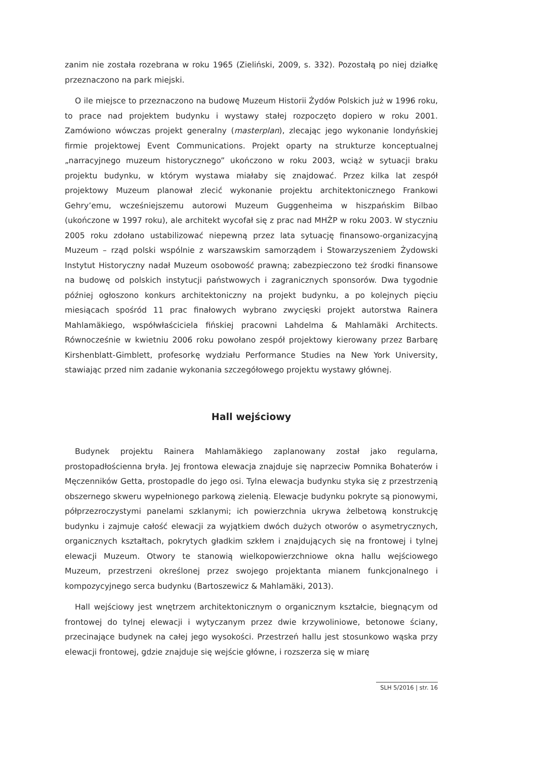zanim nie została rozebrana w roku 1965 (Zieliński, 2009, s. 332). Pozostałą po niej działkę przeznaczono na park miejski.
O ile miejsce to przeznaczono na budowę Muzeum Historii Żydów Polskich już w 1996 roku, to prace nad projektem budynku i wystawy stałej rozpoczęto dopiero w roku 2001. Zamówiono wówczas projekt generalny (masterplan), zlecając jego wykonanie londyńskiej firmie projektowej Event Communications. Projekt oparty na strukturze konceptualnej „narracyjnego muzeum historycznego” ukończono w roku 2003, wciąż w sytuacji braku projektu budynku, w którym wystawa miałaby się znajdować. Przez kilka lat zespół projektowy Muzeum planował zlecić wykonanie projektu architektonicznego Frankowi Gehry’emu, wcześniejszemu autorowi Muzeum Guggenheima w hiszpańskim Bilbao (ukończone w 1997 roku), ale architekt wycofał się z prac nad MHŻP w roku 2003. W styczniu 2005 roku zdołano ustabilizować niepewną przez lata sytuację finansowo-organizacyjną Muzeum – rząd polski wspólnie z warszawskim samorządem i Stowarzyszeniem Żydowski Instytut Historyczny nadał Muzeum osobowość prawną; zabezpieczono też środki finansowe na budowę od polskich instytucji państwowych i zagranicznych sponsorów. Dwa tygodnie później ogłoszono konkurs architektoniczny na projekt budynku, a po kolejnych pięciu miesiącach spośród 11 prac finałowych wybrano zwycięski projekt autorstwa Rainera Mahlamäkiego, współwłaściciela fińskiej pracowni Lahdelma & Mahlamäki Architects. Równocześnie w kwietniu 2006 roku powołano zespół projektowy kierowany przez Barbarę Kirshenblatt-Gimblett, profesorkę wydziału Performance Studies na New York University, stawiając przed nim zadanie wykonania szczegółowego projektu wystawy głównej.
Hall wejściowy
Budynek projektu Rainera Mahlamäkiego zaplanowany został jako regularna, prostopadłościenna bryła. Jej frontowa elewacja znajduje się naprzeciw Pomnika Bohaterów i Męczenników Getta, prostopadle do jego osi. Tylna elewacja budynku styka się z przestrzenią obszernego skweru wypełnionego parkową zielenią. Elewacje budynku pokryte są pionowymi, półprzezroczystymi panelami szklanymi; ich powierzchnia ukrywa żelbetową konstrukcję budynku i zajmuje całość elewacji za wyjątkiem dwóch dużych otworów o asymetrycznych, organicznych kształtach, pokrytych gładkim szkłem i znajdujących się na frontowej i tylnej elewacji Muzeum. Otwory te stanowią wielkopowierzchniowe okna hallu wejściowego Muzeum, przestrzeni określonej przez swojego projektanta mianem funkcjonalnego i kompozycyjnego serca budynku (Bartoszewicz & Mahlamäki, 2013).
Hall wejściowy jest wnętrzem architektonicznym o organicznym kształcie, biegnącym od frontowej do tylnej elewacji i wytyczanym przez dwie krzywoliniowe, betonowe ściany, przecinające budynek na całej jego wysokości. Przestrzeń hallu jest stosunkowo wąska przy elewacji frontowej, gdzie znajduje się wejście główne, i rozszerza się w miarę
SLH 5/2016 | str. 16